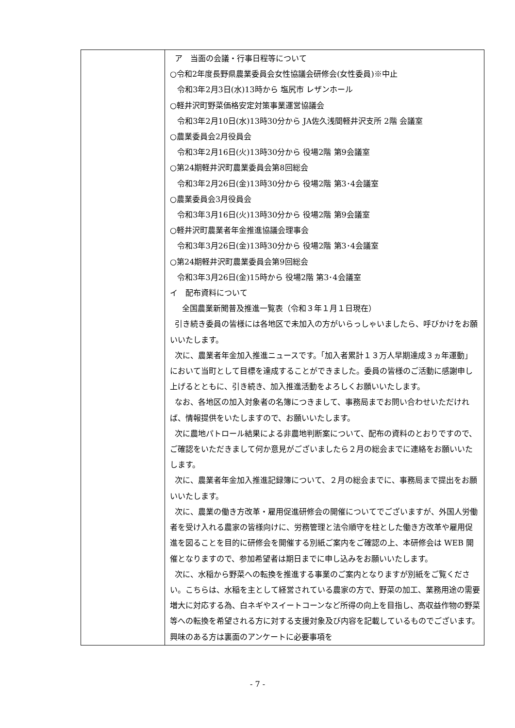| | ア 当面の会議・行事日程等について ○令和2年度長野県農業委員会女性協議会研修会(女性委員)※中止 令和3年2月3日(水)13時から 塩尻市 レザンホール ○軽井沢町野菜価格安定対策事業運営協議会 令和3年2月10日(水)13時30分から JA佐久浅間軽井沢支所 2階 会議室 ○農業委員会2月役員会 令和3年2月16日(火)13時30分から 役場2階 第9会議室 ○第24期軽井沢町農業委員会第8回総会 令和3年2月26日(金)13時30分から 役場2階 第3･4会議室 ○農業委員会3月役員会 令和3年3月16日(火)13時30分から 役場2階 第9会議室 ○軽井沢町農業者年金推進協議会理事会 令和3年3月26日(金)13時30分から 役場2階 第3･4会議室 ○第24期軽井沢町農業委員会第9回総会 令和3年3月26日(金)15時から 役場2階 第3･4会議室 イ 配布資料について 全国農業新聞普及推進一覧表（令和３年１月１日現在） 引き続き委員の皆様には各地区で未加入の方がいらっしゃいましたら、呼びかけをお願いいたします。 次に、農業者年金加入推進ニュースです。「加入者累計１３万人早期達成３ヵ年運動」において当町として目標を達成することができました。委員の皆様のご活動に感謝申し上げるとともに、引き続き、加入推進活動をよろしくお願いいたします。 なお、各地区の加入対象者の名簿につきまして、事務局までお問い合わせいただければ、情報提供をいたしますので、お願いいたします。 次に農地パトロール結果による非農地判断案について、配布の資料のとおりですので、ご確認をいただきまして何か意見がございましたら２月の総会までに連絡をお願いいたします。 次に、農業者年金加入推進記録簿について、２月の総会までに、事務局まで提出をお願いいたします。 次に、農業の働き方改革・雇用促進研修会の開催についてでございますが、外国人労働者を受け入れる農家の皆様向けに、労務管理と法令順守を柱とした働き方改革や雇用促進を図ることを目的に研修会を開催する別紙ご案内をご確認の上、本研修会は WEB 開催となりますので、参加希望者は期日までに申し込みをお願いいたします。 次に、水稲から野菜への転換を推進する事業のご案内となりますが別紙をご覧ください。こちらは、水稲を主として経営されている農家の方で、野菜の加工、業務用途の需要増大に対応する為、白ネギやスイートコーンなど所得の向上を目指し、高収益作物の野菜等への転換を希望される方に対する支援対象及び内容を記載しているものでございます。興味のある方は裏面のアンケートに必要事項を |
- 7 -